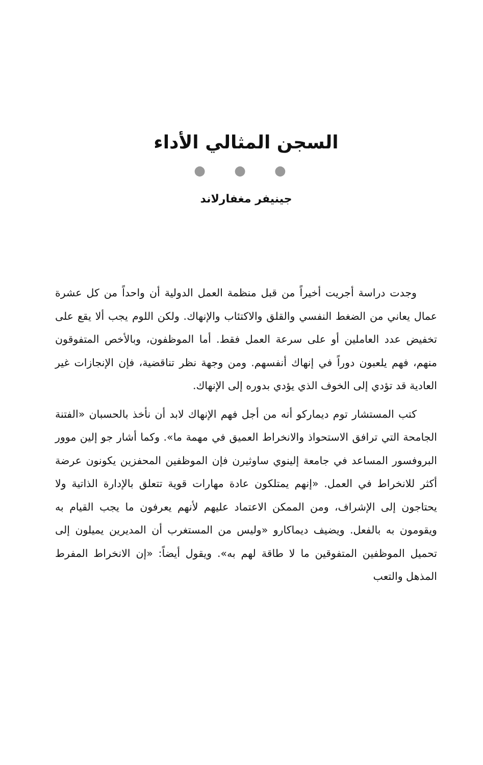السجن المثالي الأداء
● ● ●
جينيفر مغفارلاند
وجدت دراسة أجريت أخيراً من قبل منظمة العمل الدولية أن واحداً من كل عشرة عمال يعاني من الضغط النفسي والقلق والاكتئاب والإنهاك. ولكن اللوم يجب ألا يقع على تخفيض عدد العاملين أو على سرعة العمل فقط. أما الموظفون، وبالأخص المتفوقون منهم، فهم يلعبون دوراً في إنهاك أنفسهم. ومن وجهة نظر تناقضية، فإن الإنجازات غير العادية قد تؤدي إلى الخوف الذي يؤدي بدوره إلى الإنهاك.
كتب المستشار توم ديماركو أنه من أجل فهم الإنهاك لابد أن نأخذ بالحسبان «الفتنة الجامحة التي ترافق الاستحواذ والانخراط العميق في مهمة ما». وكما أشار جو إلين موور البروفسور المساعد في جامعة إلينوي ساوثيرن فإن الموظفين المحفزين يكونون عرضة أكثر للانخراط في العمل. «إنهم يمتلكون عادة مهارات قوية تتعلق بالإدارة الذاتية ولا يحتاجون إلى الإشراف، ومن الممكن الاعتماد عليهم لأنهم يعرفون ما يجب القيام به ويقومون به بالفعل. ويضيف ديماكارو «وليس من المستغرب أن المديرين يميلون إلى تحميل الموظفين المتفوقين ما لا طاقة لهم به». ويقول أيضاً: «إن الانخراط المفرط المذهل والتعب